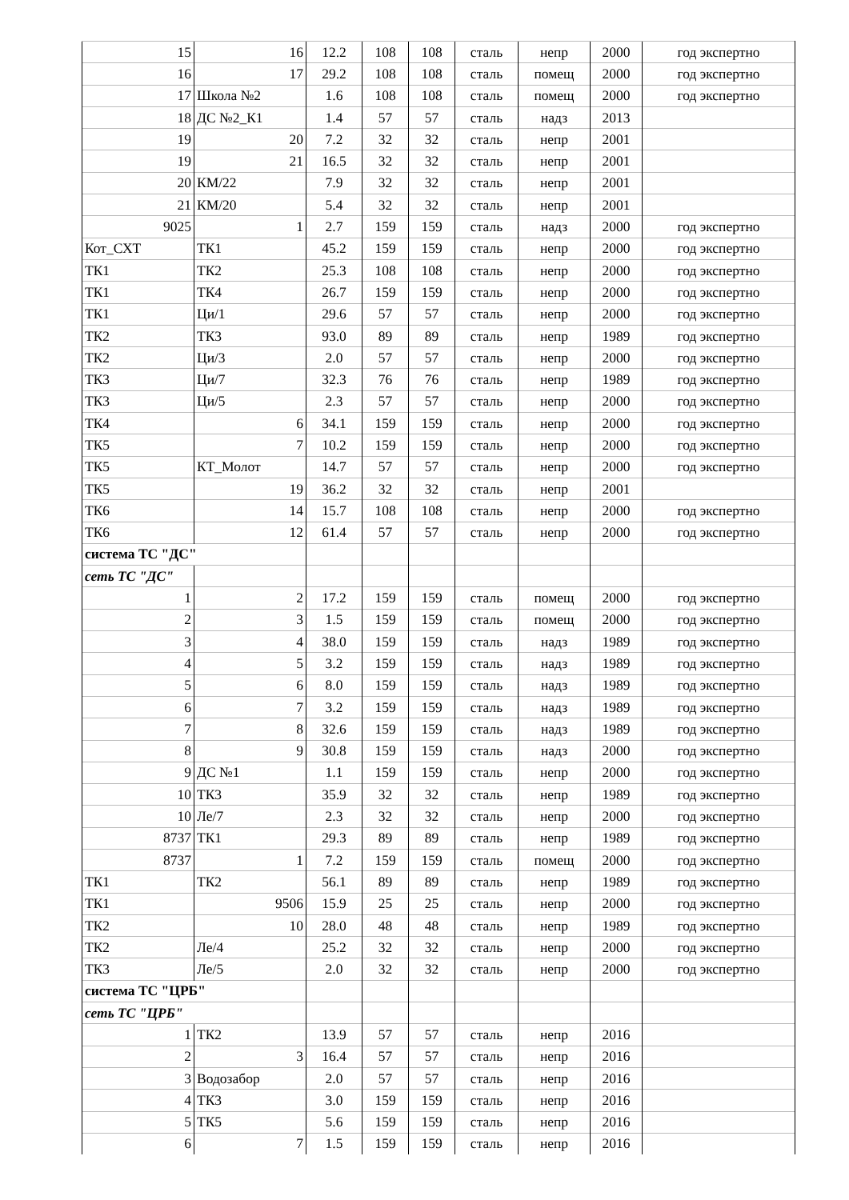| 15 | 16 | 12.2 | 108 | 108 | сталь | непр | 2000 | год экспертно |
| 16 | 17 | 29.2 | 108 | 108 | сталь | помещ | 2000 | год экспертно |
| 17 | Школа №2 | 1.6 | 108 | 108 | сталь | помещ | 2000 | год экспертно |
| 18 | ДС №2_К1 | 1.4 | 57 | 57 | сталь | надз | 2013 | |
| 19 | 20 | 7.2 | 32 | 32 | сталь | непр | 2001 | |
| 19 | 21 | 16.5 | 32 | 32 | сталь | непр | 2001 | |
| 20 | КМ/22 | 7.9 | 32 | 32 | сталь | непр | 2001 | |
| 21 | КМ/20 | 5.4 | 32 | 32 | сталь | непр | 2001 | |
| 9025 | 1 | 2.7 | 159 | 159 | сталь | надз | 2000 | год экспертно |
| Кот_СХТ | ТК1 | 45.2 | 159 | 159 | сталь | непр | 2000 | год экспертно |
| ТК1 | ТК2 | 25.3 | 108 | 108 | сталь | непр | 2000 | год экспертно |
| ТК1 | ТК4 | 26.7 | 159 | 159 | сталь | непр | 2000 | год экспертно |
| ТК1 | Ци/1 | 29.6 | 57 | 57 | сталь | непр | 2000 | год экспертно |
| ТК2 | ТК3 | 93.0 | 89 | 89 | сталь | непр | 1989 | год экспертно |
| ТК2 | Ци/3 | 2.0 | 57 | 57 | сталь | непр | 2000 | год экспертно |
| ТК3 | Ци/7 | 32.3 | 76 | 76 | сталь | непр | 1989 | год экспертно |
| ТК3 | Ци/5 | 2.3 | 57 | 57 | сталь | непр | 2000 | год экспертно |
| ТК4 | 6 | 34.1 | 159 | 159 | сталь | непр | 2000 | год экспертно |
| ТК5 | 7 | 10.2 | 159 | 159 | сталь | непр | 2000 | год экспертно |
| ТК5 | КТ_Молот | 14.7 | 57 | 57 | сталь | непр | 2000 | год экспертно |
| ТК5 | 19 | 36.2 | 32 | 32 | сталь | непр | 2001 | |
| ТК6 | 14 | 15.7 | 108 | 108 | сталь | непр | 2000 | год экспертно |
| ТК6 | 12 | 61.4 | 57 | 57 | сталь | непр | 2000 | год экспертно |
| система ТС "ДС" | | | | | | | | |
| сеть ТС "ДС" | | | | | | | | |
| 1 | 2 | 17.2 | 159 | 159 | сталь | помещ | 2000 | год экспертно |
| 2 | 3 | 1.5 | 159 | 159 | сталь | помещ | 2000 | год экспертно |
| 3 | 4 | 38.0 | 159 | 159 | сталь | надз | 1989 | год экспертно |
| 4 | 5 | 3.2 | 159 | 159 | сталь | надз | 1989 | год экспертно |
| 5 | 6 | 8.0 | 159 | 159 | сталь | надз | 1989 | год экспертно |
| 6 | 7 | 3.2 | 159 | 159 | сталь | надз | 1989 | год экспертно |
| 7 | 8 | 32.6 | 159 | 159 | сталь | надз | 1989 | год экспертно |
| 8 | 9 | 30.8 | 159 | 159 | сталь | надз | 2000 | год экспертно |
| 9 | ДС №1 | 1.1 | 159 | 159 | сталь | непр | 2000 | год экспертно |
| 10 | ТК3 | 35.9 | 32 | 32 | сталь | непр | 1989 | год экспертно |
| 10 | Ле/7 | 2.3 | 32 | 32 | сталь | непр | 2000 | год экспертно |
| 8737 | ТК1 | 29.3 | 89 | 89 | сталь | непр | 1989 | год экспертно |
| 8737 | 1 | 7.2 | 159 | 159 | сталь | помещ | 2000 | год экспертно |
| ТК1 | ТК2 | 56.1 | 89 | 89 | сталь | непр | 1989 | год экспертно |
| ТК1 | 9506 | 15.9 | 25 | 25 | сталь | непр | 2000 | год экспертно |
| ТК2 | 10 | 28.0 | 48 | 48 | сталь | непр | 1989 | год экспертно |
| ТК2 | Ле/4 | 25.2 | 32 | 32 | сталь | непр | 2000 | год экспертно |
| ТК3 | Ле/5 | 2.0 | 32 | 32 | сталь | непр | 2000 | год экспертно |
| система ТС "ЦРБ" | | | | | | | | |
| сеть ТС "ЦРБ" | | | | | | | | |
| 1 | ТК2 | 13.9 | 57 | 57 | сталь | непр | 2016 | |
| 2 | 3 | 16.4 | 57 | 57 | сталь | непр | 2016 | |
| 3 | Водозабор | 2.0 | 57 | 57 | сталь | непр | 2016 | |
| 4 | ТК3 | 3.0 | 159 | 159 | сталь | непр | 2016 | |
| 5 | ТК5 | 5.6 | 159 | 159 | сталь | непр | 2016 | |
| 6 | 7 | 1.5 | 159 | 159 | сталь | непр | 2016 | |